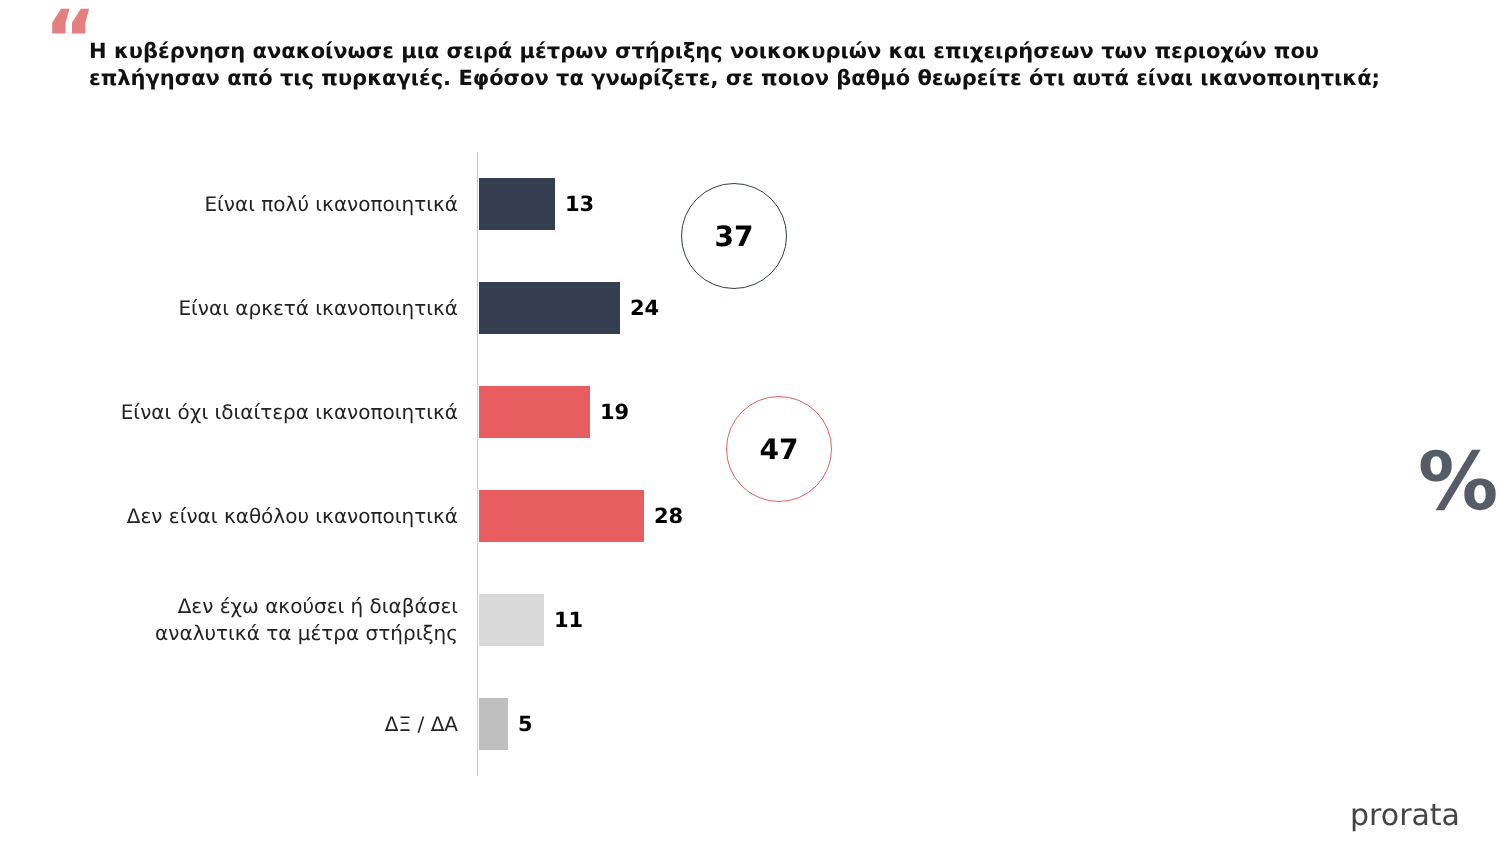“
Η κυβέρνηση ανακοίνωσε μια σειρά μέτρων στήριξης νοικοκυριών και επιχειρήσεων των περιοχών που επλήγησαν από τις πυρκαγιές. Εφόσον τα γνωρίζετε, σε ποιον βαθμό θεωρείτε ότι αυτά είναι ικανοποιητικά;
Είναι πολύ ικανοποιητικά
13
Είναι αρκετά ικανοποιητικά
24
Είναι όχι ιδιαίτερα ικανοποιητικά
19
Δεν είναι καθόλου ικανοποιητικά
28
Δεν έχω ακούσει ή διαβάσει
αναλυτικά τα μέτρα στήριξης
11
ΔΞ / ΔΑ
5
37
47
%
prorata